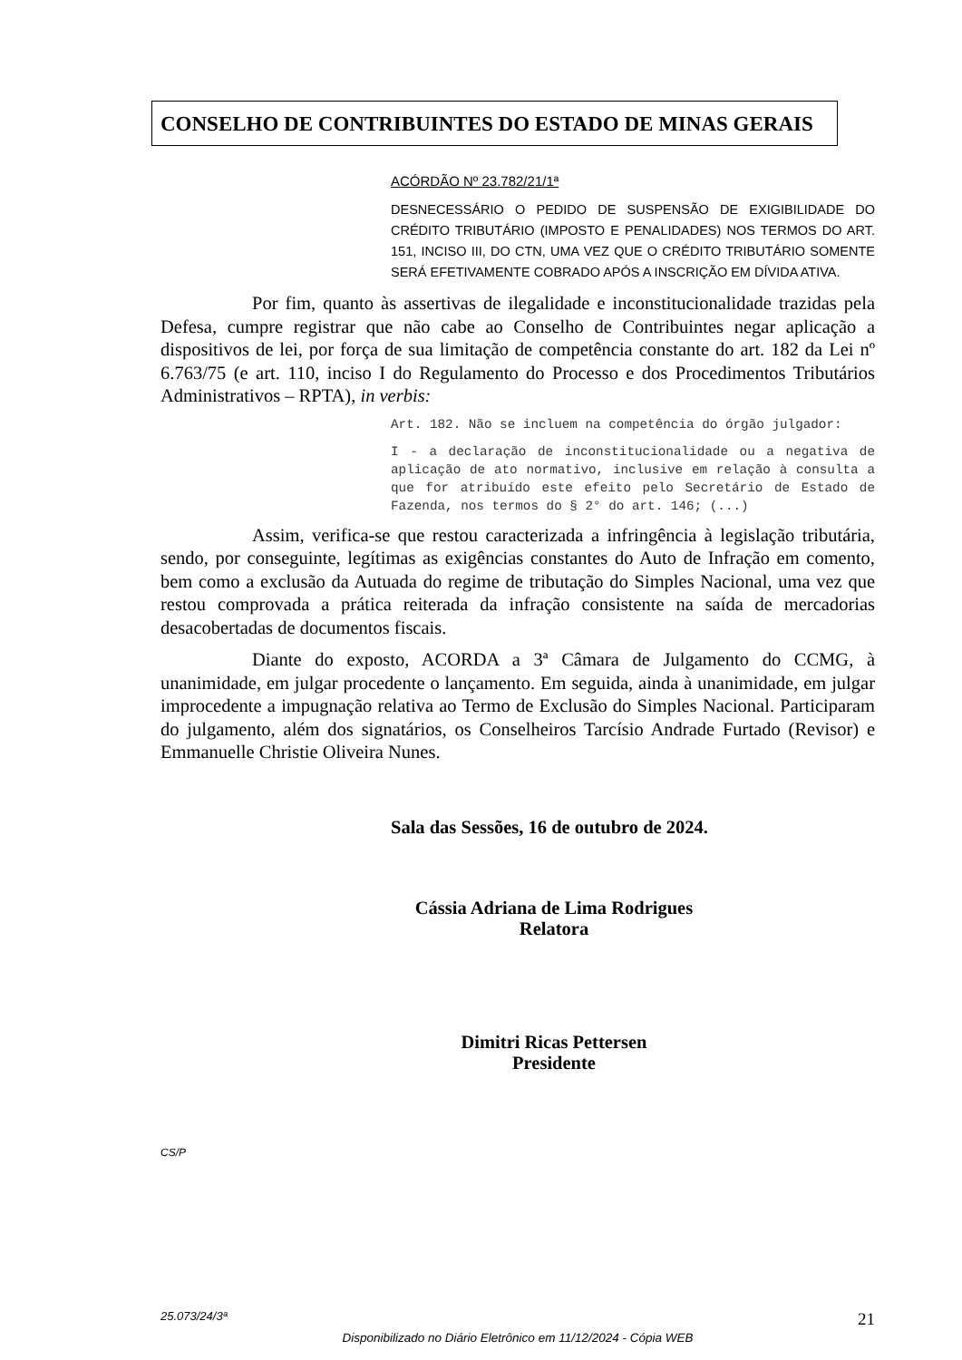CONSELHO DE CONTRIBUINTES DO ESTADO DE MINAS GERAIS
ACÓRDÃO Nº 23.782/21/1ª
DESNECESSÁRIO O PEDIDO DE SUSPENSÃO DE EXIGIBILIDADE DO CRÉDITO TRIBUTÁRIO (IMPOSTO E PENALIDADES) NOS TERMOS DO ART. 151, INCISO III, DO CTN, UMA VEZ QUE O CRÉDITO TRIBUTÁRIO SOMENTE SERÁ EFETIVAMENTE COBRADO APÓS A INSCRIÇÃO EM DÍVIDA ATIVA.
Por fim, quanto às assertivas de ilegalidade e inconstitucionalidade trazidas pela Defesa, cumpre registrar que não cabe ao Conselho de Contribuintes negar aplicação a dispositivos de lei, por força de sua limitação de competência constante do art. 182 da Lei nº 6.763/75 (e art. 110, inciso I do Regulamento do Processo e dos Procedimentos Tributários Administrativos – RPTA), in verbis:
Art. 182. Não se incluem na competência do órgão julgador:
I - a declaração de inconstitucionalidade ou a negativa de aplicação de ato normativo, inclusive em relação à consulta a que for atribuído este efeito pelo Secretário de Estado de Fazenda, nos termos do § 2° do art. 146; (...)
Assim, verifica-se que restou caracterizada a infringência à legislação tributária, sendo, por conseguinte, legítimas as exigências constantes do Auto de Infração em comento, bem como a exclusão da Autuada do regime de tributação do Simples Nacional, uma vez que restou comprovada a prática reiterada da infração consistente na saída de mercadorias desacobertadas de documentos fiscais.
Diante do exposto, ACORDA a 3ª Câmara de Julgamento do CCMG, à unanimidade, em julgar procedente o lançamento. Em seguida, ainda à unanimidade, em julgar improcedente a impugnação relativa ao Termo de Exclusão do Simples Nacional. Participaram do julgamento, além dos signatários, os Conselheiros Tarcísio Andrade Furtado (Revisor) e Emmanuelle Christie Oliveira Nunes.
Sala das Sessões, 16 de outubro de 2024.
Cássia Adriana de Lima Rodrigues
Relatora
Dimitri Ricas Pettersen
Presidente
CS/P
25.073/24/3ª 21
Disponibilizado no Diário Eletrônico em 11/12/2024 - Cópia WEB